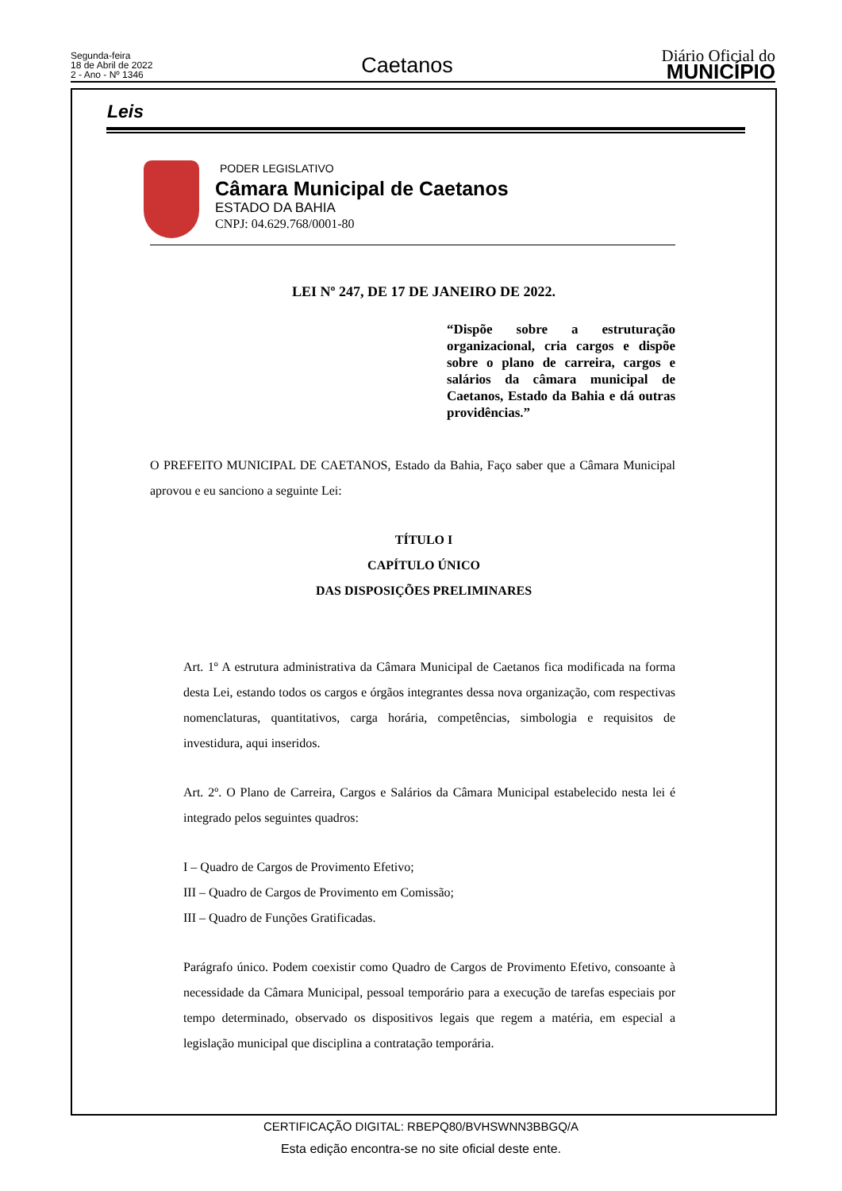Segunda-feira
18 de Abril de 2022
2 - Ano - Nº 1346
Caetanos
Diário Oficial do
MUNICÍPIO
Leis
PODER LEGISLATIVO
Câmara Municipal de Caetanos
ESTADO DA BAHIA
CNPJ: 04.629.768/0001-80
LEI Nº 247, DE 17 DE JANEIRO DE 2022.
“Dispõe sobre a estruturação organizacional, cria cargos e dispõe sobre o plano de carreira, cargos e salários da câmara municipal de Caetanos, Estado da Bahia e dá outras providências.”
O PREFEITO MUNICIPAL DE CAETANOS, Estado da Bahia, Faço saber que a Câmara Municipal aprovou e eu sanciono a seguinte Lei:
TÍTULO I
CAPÍTULO ÚNICO
DAS DISPOSIÇÕES PRELIMINARES
Art. 1º A estrutura administrativa da Câmara Municipal de Caetanos fica modificada na forma desta Lei, estando todos os cargos e órgãos integrantes dessa nova organização, com respectivas nomenclaturas, quantitativos, carga horária, competências, simbologia e requisitos de investidura, aqui inseridos.
Art. 2º. O Plano de Carreira, Cargos e Salários da Câmara Municipal estabelecido nesta lei é integrado pelos seguintes quadros:
I – Quadro de Cargos de Provimento Efetivo;
III – Quadro de Cargos de Provimento em Comissão;
III – Quadro de Funções Gratificadas.
Parágrafo único. Podem coexistir como Quadro de Cargos de Provimento Efetivo, consoante à necessidade da Câmara Municipal, pessoal temporário para a execução de tarefas especiais por tempo determinado, observado os dispositivos legais que regem a matéria, em especial a legislação municipal que disciplina a contratação temporária.
CERTIFICAÇÃO DIGITAL: RBEPQ80/BVHSWNN3BBGQ/A
Esta edição encontra-se no site oficial deste ente.